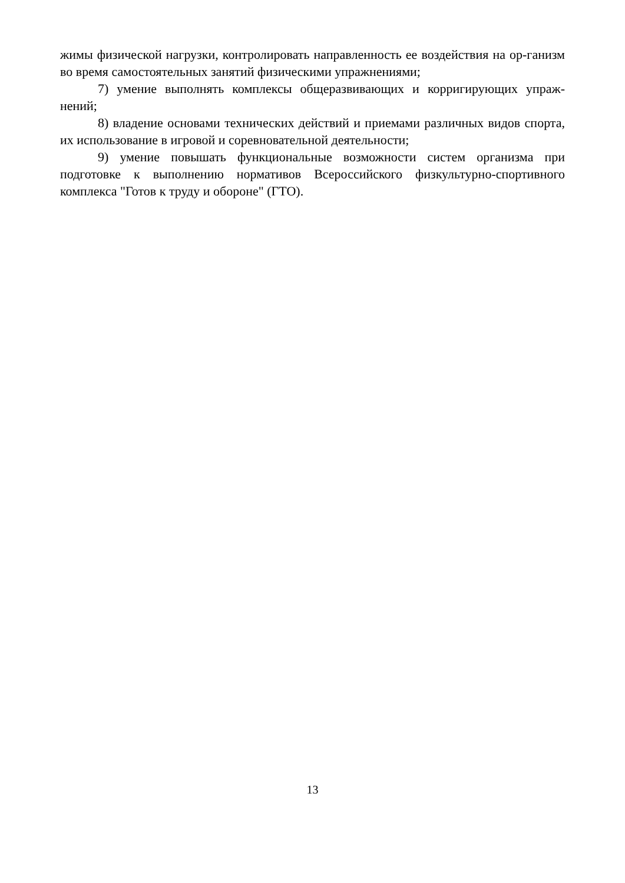жимы физической нагрузки, контролировать направленность ее воздействия на ор-ганизм во время самостоятельных занятий физическими упражнениями;
7) умение выполнять комплексы общеразвивающих и корригирующих упраж-нений;
8) владение основами технических действий и приемами различных видов спорта, их использование в игровой и соревновательной деятельности;
9) умение повышать функциональные возможности систем организма при подготовке к выполнению нормативов Всероссийского физкультурно-спортивного комплекса "Готов к труду и обороне" (ГТО).
13